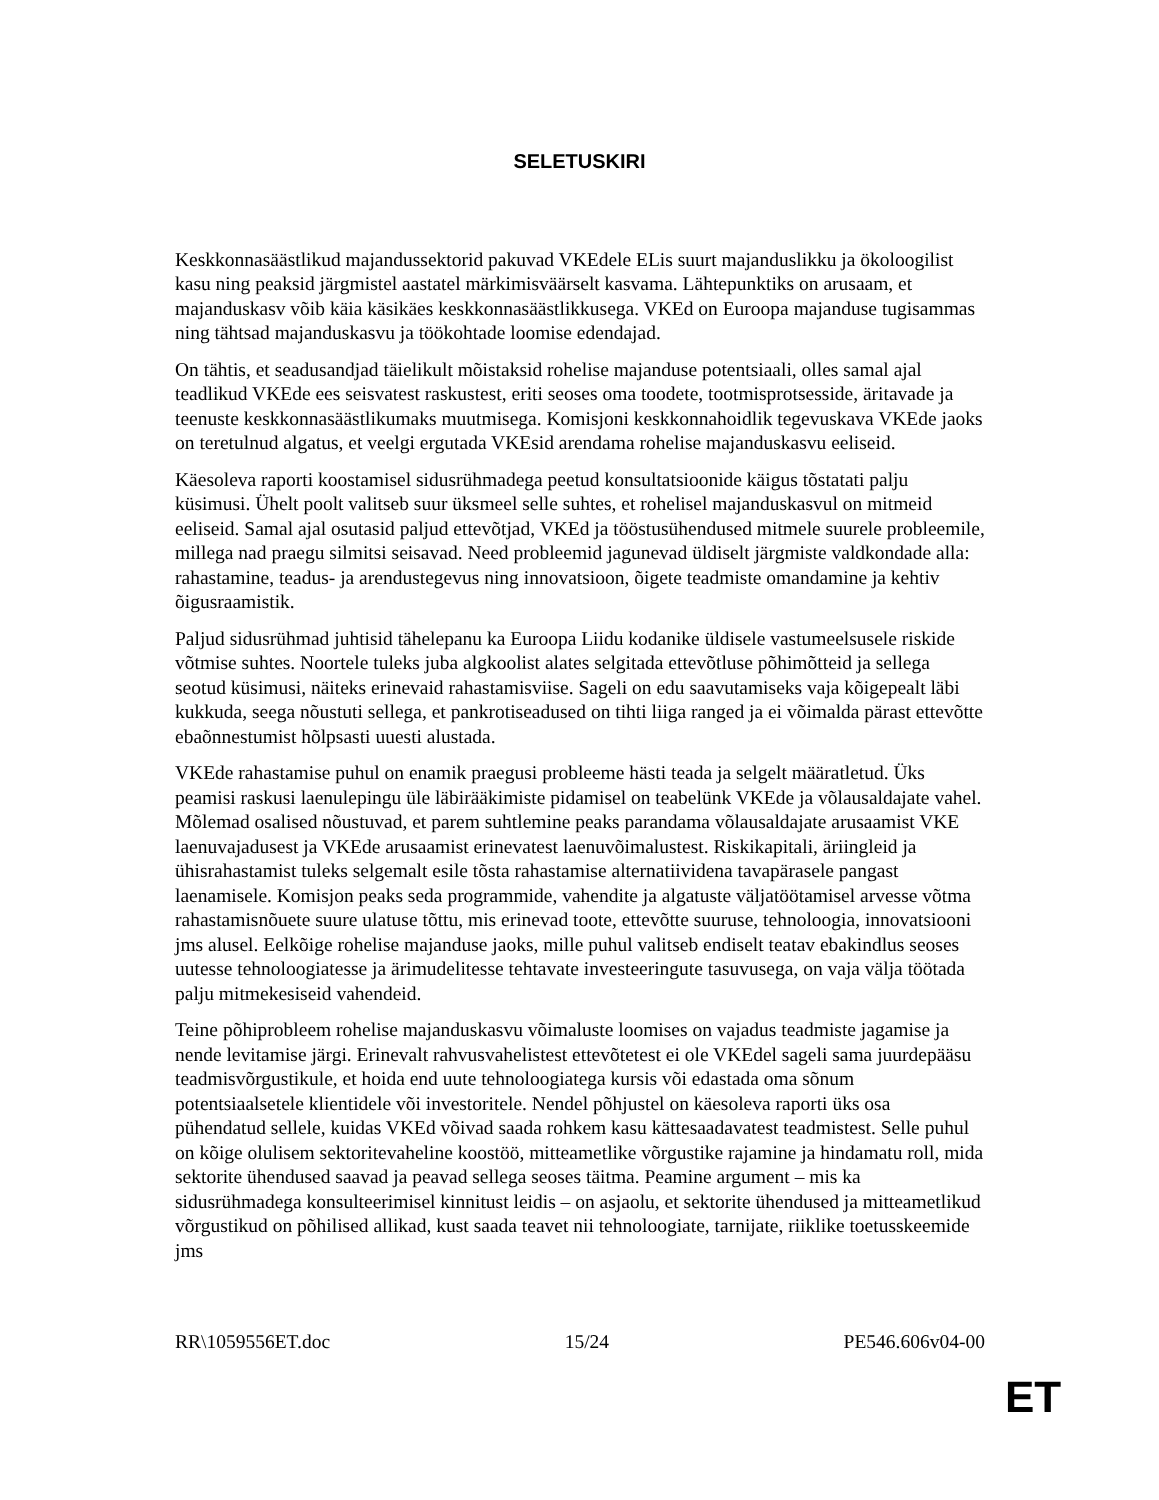SELETUSKIRI
Keskkonnasäästlikud majandussektorid pakuvad VKEdele ELis suurt majanduslikku ja ökoloogilist kasu ning peaksid järgmistel aastatel märkimisväärselt kasvama. Lähtepunktiks on arusaam, et majanduskasv võib käia käsikäes keskkonnasäästlikkusega. VKEd on Euroopa majanduse tugisammas ning tähtsad majanduskasvu ja töökohtade loomise edendajad.
On tähtis, et seadusandjad täielikult mõistaksid rohelise majanduse potentsiaali, olles samal ajal teadlikud VKEde ees seisvatest raskustest, eriti seoses oma toodete, tootmisprotsesside, äritavade ja teenuste keskkonnasäästlikumaks muutmisega. Komisjoni keskkonnahoidlik tegevuskava VKEde jaoks on teretulnud algatus, et veelgi ergutada VKEsid arendama rohelise majanduskasvu eeliseid.
Käesoleva raporti koostamisel sidusrühmadega peetud konsultatsioonide käigus tõstatati palju küsimusi. Ühelt poolt valitseb suur üksmeel selle suhtes, et rohelisel majanduskasvul on mitmeid eeliseid. Samal ajal osutasid paljud ettevõtjad, VKEd ja tööstusühendused mitmele suurele probleemile, millega nad praegu silmitsi seisavad. Need probleemid jagunevad üldiselt järgmiste valdkondade alla: rahastamine, teadus- ja arendustegevus ning innovatsioon, õigete teadmiste omandamine ja kehtiv õigusraamistik.
Paljud sidusrühmad juhtisid tähelepanu ka Euroopa Liidu kodanike üldisele vastumeelsusele riskide võtmise suhtes. Noortele tuleks juba algkoolist alates selgitada ettevõtluse põhimõtteid ja sellega seotud küsimusi, näiteks erinevaid rahastamisviise. Sageli on edu saavutamiseks vaja kõigepealt läbi kukkuda, seega nõustuti sellega, et pankrotiseadused on tihti liiga ranged ja ei võimalda pärast ettevõtte ebaõnnestumist hõlpsasti uuesti alustada.
VKEde rahastamise puhul on enamik praegusi probleeme hästi teada ja selgelt määratletud. Üks peamisi raskusi laenulepingu üle läbirääkimiste pidamisel on teabelünk VKEde ja võlausaldajate vahel. Mõlemad osalised nõustuvad, et parem suhtlemine peaks parandama võlausaldajate arusaamist VKE laenuvajadusest ja VKEde arusaamist erinevatest laenuvõimalustest. Riskikapitali, äriingleid ja ühisrahastamist tuleks selgemalt esile tõsta rahastamise alternatiividena tavapärasele pangast laenamisele. Komisjon peaks seda programmide, vahendite ja algatuste väljatöötamisel arvesse võtma rahastamisnõuete suure ulatuse tõttu, mis erinevad toote, ettevõtte suuruse, tehnoloogia, innovatsiooni jms alusel. Eelkõige rohelise majanduse jaoks, mille puhul valitseb endiselt teatav ebakindlus seoses uutesse tehnoloogiatesse ja ärimudelitesse tehtavate investeeringute tasuvusega, on vaja välja töötada palju mitmekesiseid vahendeid.
Teine põhiprobleem rohelise majanduskasvu võimaluste loomises on vajadus teadmiste jagamise ja nende levitamise järgi. Erinevalt rahvusvahelistest ettevõtetest ei ole VKEdel sageli sama juurdepääsu teadmisvõrgustikule, et hoida end uute tehnoloogiatega kursis või edastada oma sõnum potentsiaalsetele klientidele või investoritele. Nendel põhjustel on käesoleva raporti üks osa pühendatud sellele, kuidas VKEd võivad saada rohkem kasu kättesaadavatest teadmistest. Selle puhul on kõige olulisem sektoritevaheline koostöö, mitteametlike võrgustike rajamine ja hindamatu roll, mida sektorite ühendused saavad ja peavad sellega seoses täitma. Peamine argument – mis ka sidusrühmadega konsulteerimisel kinnitust leidis – on asjaolu, et sektorite ühendused ja mitteametlikud võrgustikud on põhilised allikad, kust saada teavet nii tehnoloogiate, tarnijate, riiklike toetusskeemide jms
RR\1059556ET.doc 15/24 PE546.606v04-00
ET